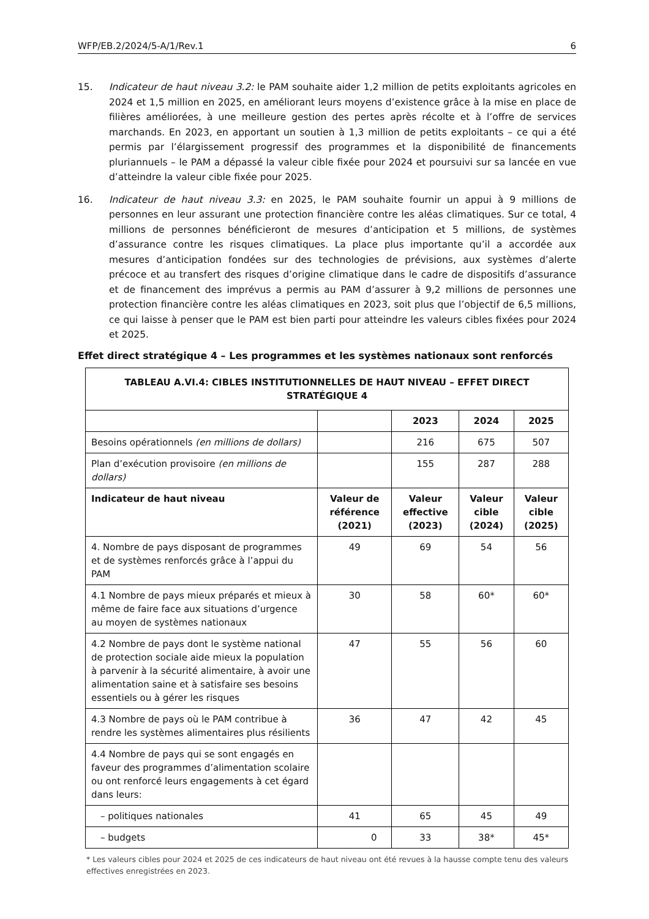WFP/EB.2/2024/5-A/1/Rev.1 6
15. Indicateur de haut niveau 3.2: le PAM souhaite aider 1,2 million de petits exploitants agricoles en 2024 et 1,5 million en 2025, en améliorant leurs moyens d’existence grâce à la mise en place de filières améliorées, à une meilleure gestion des pertes après récolte et à l’offre de services marchands. En 2023, en apportant un soutien à 1,3 million de petits exploitants – ce qui a été permis par l’élargissement progressif des programmes et la disponibilité de financements pluriannuels – le PAM a dépassé la valeur cible fixée pour 2024 et poursuivi sur sa lancée en vue d’atteindre la valeur cible fixée pour 2025.
16. Indicateur de haut niveau 3.3: en 2025, le PAM souhaite fournir un appui à 9 millions de personnes en leur assurant une protection financière contre les aléas climatiques. Sur ce total, 4 millions de personnes bénéficieront de mesures d’anticipation et 5 millions, de systèmes d’assurance contre les risques climatiques. La place plus importante qu’il a accordée aux mesures d’anticipation fondées sur des technologies de prévisions, aux systèmes d’alerte précoce et au transfert des risques d’origine climatique dans le cadre de dispositifs d’assurance et de financement des imprévus a permis au PAM d’assurer à 9,2 millions de personnes une protection financière contre les aléas climatiques en 2023, soit plus que l’objectif de 6,5 millions, ce qui laisse à penser que le PAM est bien parti pour atteindre les valeurs cibles fixées pour 2024 et 2025.
Effet direct stratégique 4 – Les programmes et les systèmes nationaux sont renforcés
| TABLEAU A.VI.4: CIBLES INSTITUTIONNELLES DE HAUT NIVEAU – EFFET DIRECT STRATÉGIQUE 4 | | | | |
| --- | --- | --- | --- | --- |
| | | 2023 | 2024 | 2025 |
| Besoins opérationnels (en millions de dollars) | | 216 | 675 | 507 |
| Plan d’exécution provisoire (en millions de dollars) | | 155 | 287 | 288 |
| Indicateur de haut niveau | Valeur de référence (2021) | Valeur effective (2023) | Valeur cible (2024) | Valeur cible (2025) |
| 4. Nombre de pays disposant de programmes et de systèmes renforcés grâce à l’appui du PAM | 49 | 69 | 54 | 56 |
| 4.1 Nombre de pays mieux préparés et mieux à même de faire face aux situations d’urgence au moyen de systèmes nationaux | 30 | 58 | 60* | 60* |
| 4.2 Nombre de pays dont le système national de protection sociale aide mieux la population à parvenir à la sécurité alimentaire, à avoir une alimentation saine et à satisfaire ses besoins essentiels ou à gérer les risques | 47 | 55 | 56 | 60 |
| 4.3 Nombre de pays où le PAM contribue à rendre les systèmes alimentaires plus résilients | 36 | 47 | 42 | 45 |
| 4.4 Nombre de pays qui se sont engagés en faveur des programmes d’alimentation scolaire ou ont renforcé leurs engagements à cet égard dans leurs: | | | | |
| – politiques nationales | 41 | 65 | 45 | 49 |
| – budgets | 0 | 33 | 38* | 45* |
* Les valeurs cibles pour 2024 et 2025 de ces indicateurs de haut niveau ont été revues à la hausse compte tenu des valeurs effectives enregistrées en 2023.